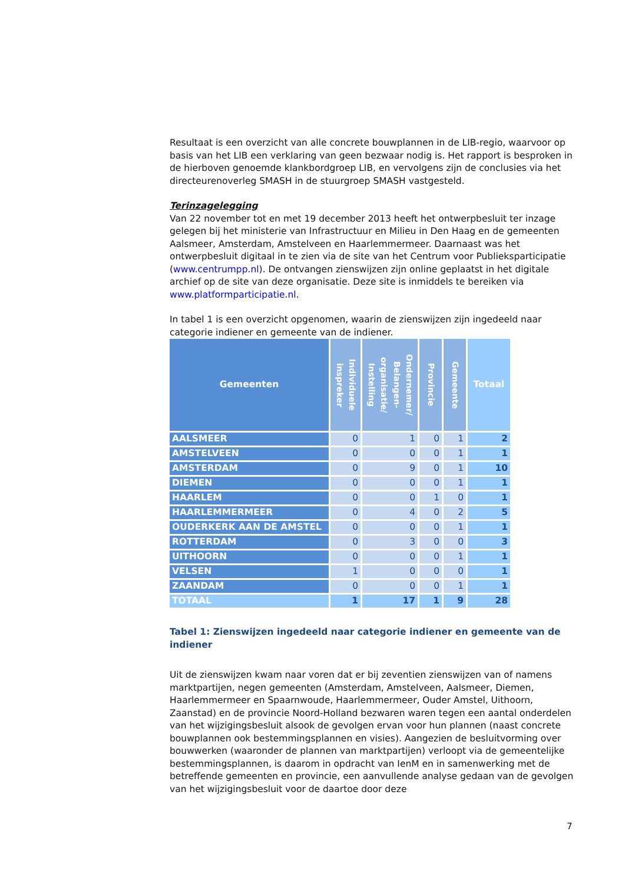Resultaat is een overzicht van alle concrete bouwplannen in de LIB-regio, waarvoor op basis van het LIB een verklaring van geen bezwaar nodig is. Het rapport is besproken in de hierboven genoemde klankbordgroep LIB, en vervolgens zijn de conclusies via het directeurenoverleg SMASH in de stuurgroep SMASH vastgesteld.
Terinzagelegging
Van 22 november tot en met 19 december 2013 heeft het ontwerpbesluit ter inzage gelegen bij het ministerie van Infrastructuur en Milieu in Den Haag en de gemeenten Aalsmeer, Amsterdam, Amstelveen en Haarlemmermeer. Daarnaast was het ontwerpbesluit digitaal in te zien via de site van het Centrum voor Publieksparticipatie (www.centrumpp.nl). De ontvangen zienswijzen zijn online geplaatst in het digitale archief op de site van deze organisatie. Deze site is inmiddels te bereiken via www.platformparticipatie.nl.
In tabel 1 is een overzicht opgenomen, waarin de zienswijzen zijn ingedeeld naar categorie indiener en gemeente van de indiener.
| Gemeenten | Individuele inspreker | Ondernemer/ Belangen-organisatie/ Instelling | Provincie | Gemeente | Totaal |
| --- | --- | --- | --- | --- | --- |
| AALSMEER | 0 | 1 | 0 | 1 | 2 |
| AMSTELVEEN | 0 | 0 | 0 | 1 | 1 |
| AMSTERDAM | 0 | 9 | 0 | 1 | 10 |
| DIEMEN | 0 | 0 | 0 | 1 | 1 |
| HAARLEM | 0 | 0 | 1 | 0 | 1 |
| HAARLEMMERMEER | 0 | 4 | 0 | 2 | 5 |
| OUDERKERK AAN DE AMSTEL | 0 | 0 | 0 | 1 | 1 |
| ROTTERDAM | 0 | 3 | 0 | 0 | 3 |
| UITHOORN | 0 | 0 | 0 | 1 | 1 |
| VELSEN | 1 | 0 | 0 | 0 | 1 |
| ZAANDAM | 0 | 0 | 0 | 1 | 1 |
| TOTAAL | 1 | 17 | 1 | 9 | 28 |
Tabel 1: Zienswijzen ingedeeld naar categorie indiener en gemeente van de indiener
Uit de zienswijzen kwam naar voren dat er bij zeventien zienswijzen van of namens marktpartijen, negen gemeenten (Amsterdam, Amstelveen, Aalsmeer, Diemen, Haarlemmermeer en Spaarnwoude, Haarlemmermeer, Ouder Amstel, Uithoorn, Zaanstad) en de provincie Noord-Holland bezwaren waren tegen een aantal onderdelen van het wijzigingsbesluit alsook de gevolgen ervan voor hun plannen (naast concrete bouwplannen ook bestemmingsplannen en visies). Aangezien de besluitvorming over bouwwerken (waaronder de plannen van marktpartijen) verloopt via de gemeentelijke bestemmingsplannen, is daarom in opdracht van IenM en in samenwerking met de betreffende gemeenten en provincie, een aanvullende analyse gedaan van de gevolgen van het wijzigingsbesluit voor de daartoe door deze
7